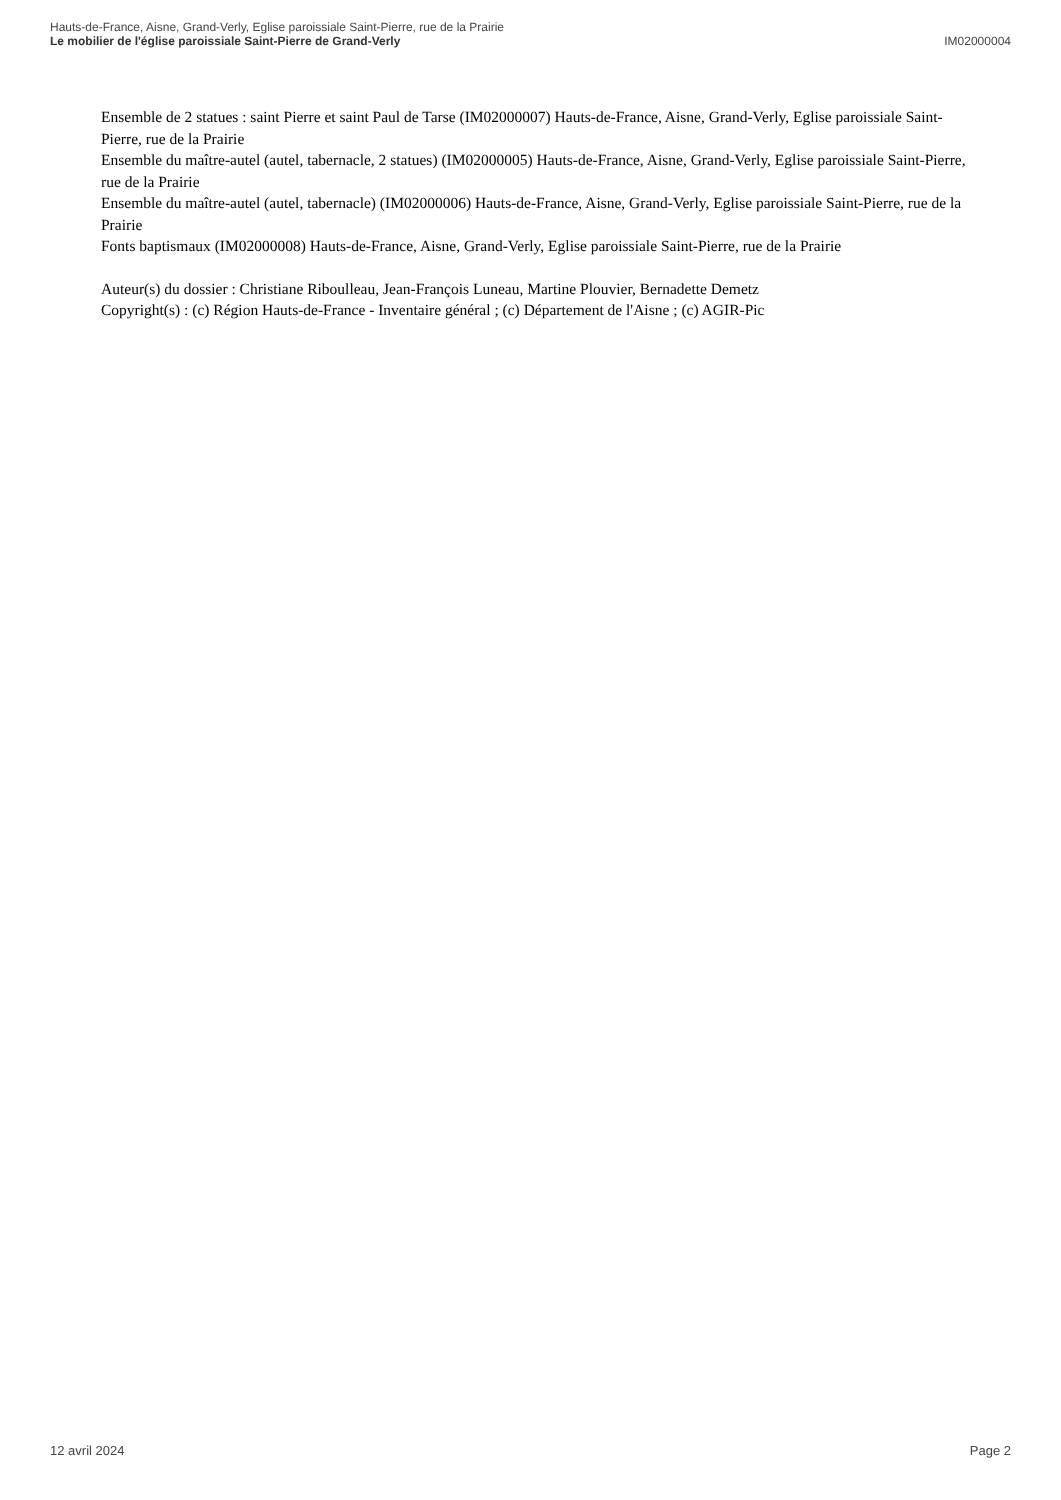Hauts-de-France, Aisne, Grand-Verly, Eglise paroissiale Saint-Pierre, rue de la Prairie
Le mobilier de l'église paroissiale Saint-Pierre de Grand-Verly IM02000004
Ensemble de 2 statues : saint Pierre et saint Paul de Tarse (IM02000007) Hauts-de-France, Aisne, Grand-Verly, Eglise paroissiale Saint-Pierre, rue de la Prairie
Ensemble du maître-autel (autel, tabernacle, 2 statues) (IM02000005) Hauts-de-France, Aisne, Grand-Verly, Eglise paroissiale Saint-Pierre, rue de la Prairie
Ensemble du maître-autel (autel, tabernacle) (IM02000006) Hauts-de-France, Aisne, Grand-Verly, Eglise paroissiale Saint-Pierre, rue de la Prairie
Fonts baptismaux (IM02000008) Hauts-de-France, Aisne, Grand-Verly, Eglise paroissiale Saint-Pierre, rue de la Prairie
Auteur(s) du dossier : Christiane Riboulleau, Jean-François Luneau, Martine Plouvier, Bernadette Demetz
Copyright(s) : (c) Région Hauts-de-France - Inventaire général ; (c) Département de l'Aisne ; (c) AGIR-Pic
12 avril 2024 Page 2